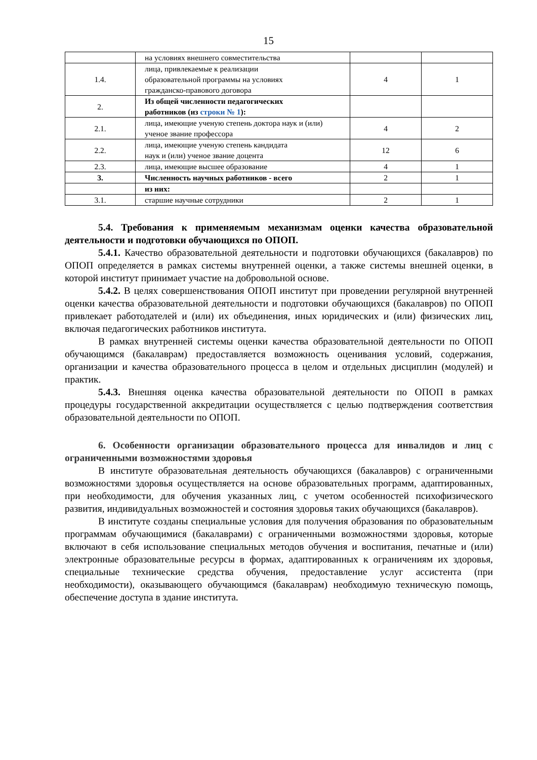15
| | на условиях внешнего совместительства | | |
| 1.4. | лица, привлекаемые к реализации образовательной программы на условиях гражданско-правового договора | 4 | 1 |
| 2. | Из общей численности педагогических работников (из строки № 1 ): | | |
| 2.1. | лица, имеющие ученую степень доктора наук и (или) ученое звание профессора | 4 | 2 |
| 2.2. | лица, имеющие ученую степень кандидата наук и (или) ученое звание доцента | 12 | 6 |
| 2.3. | лица, имеющие высшее образование | 4 | 1 |
| 3. | Численность научных работников - всего | 2 | 1 |
| | из них: | | |
| 3.1. | старшие научные сотрудники | 2 | 1 |
5.4. Требования к применяемым механизмам оценки качества образовательной деятельности и подготовки обучающихся по ОПОП.
5.4.1. Качество образовательной деятельности и подготовки обучающихся (бакалавров) по ОПОП определяется в рамках системы внутренней оценки, а также системы внешней оценки, в которой институт принимает участие на добровольной основе.
5.4.2. В целях совершенствования ОПОП институт при проведении регулярной внутренней оценки качества образовательной деятельности и подготовки обучающихся (бакалавров) по ОПОП привлекает работодателей и (или) их объединения, иных юридических и (или) физических лиц, включая педагогических работников института.
В рамках внутренней системы оценки качества образовательной деятельности по ОПОП обучающимся (бакалаврам) предоставляется возможность оценивания условий, содержания, организации и качества образовательного процесса в целом и отдельных дисциплин (модулей) и практик.
5.4.3. Внешняя оценка качества образовательной деятельности по ОПОП в рамках процедуры государственной аккредитации осуществляется с целью подтверждения соответствия образовательной деятельности по ОПОП.
6. Особенности организации образовательного процесса для инвалидов и лиц с ограниченными возможностями здоровья
В институте образовательная деятельность обучающихся (бакалавров) с ограниченными возможностями здоровья осуществляется на основе образовательных программ, адаптированных, при необходимости, для обучения указанных лиц, с учетом особенностей психофизического развития, индивидуальных возможностей и состояния здоровья таких обучающихся (бакалавров).
В институте созданы специальные условия для получения образования по образовательным программам обучающимися (бакалаврами) с ограниченными возможностями здоровья, которые включают в себя использование специальных методов обучения и воспитания, печатные и (или) электронные образовательные ресурсы в формах, адаптированных к ограничениям их здоровья, специальные технические средства обучения, предоставление услуг ассистента (при необходимости), оказывающего обучающимся (бакалаврам) необходимую техническую помощь, обеспечение доступа в здание института.